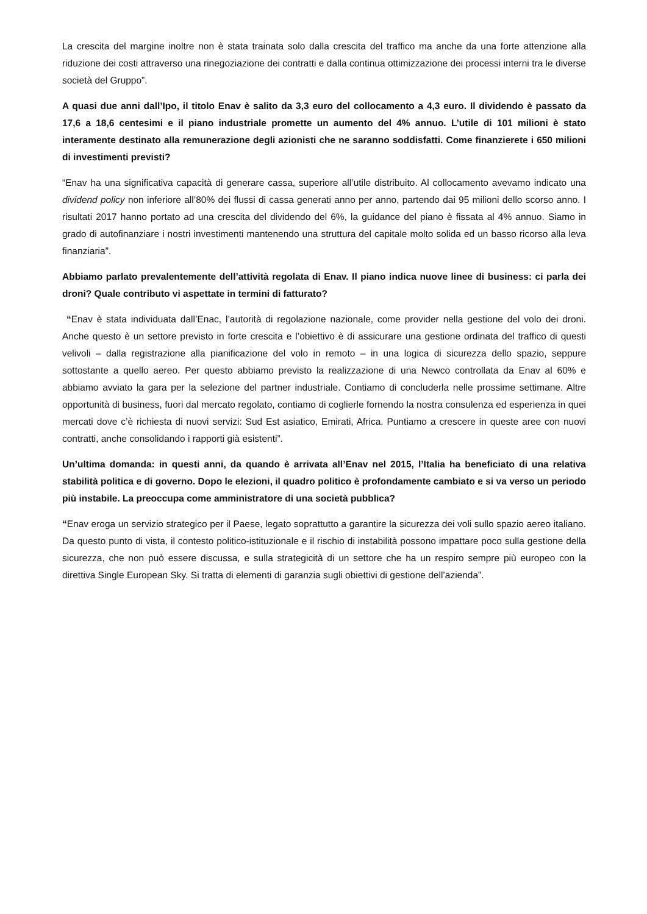La crescita del margine inoltre non è stata trainata solo dalla crescita del traffico ma anche da una forte attenzione alla riduzione dei costi attraverso una rinegoziazione dei contratti e dalla continua ottimizzazione dei processi interni tra le diverse società del Gruppo”.
A quasi due anni dall’Ipo, il titolo Enav è salito da 3,3 euro del collocamento a 4,3 euro. Il dividendo è passato da 17,6 a 18,6 centesimi e il piano industriale promette un aumento del 4% annuo. L’utile di 101 milioni è stato interamente destinato alla remunerazione degli azionisti che ne saranno soddisfatti. Come finanzierete i 650 milioni di investimenti previsti?
“Enav ha una significativa capacità di generare cassa, superiore all’utile distribuito. Al collocamento avevamo indicato una dividend policy non inferiore all’80% dei flussi di cassa generati anno per anno, partendo dai 95 milioni dello scorso anno. I risultati 2017 hanno portato ad una crescita del dividendo del 6%, la guidance del piano è fissata al 4% annuo. Siamo in grado di autofinanziare i nostri investimenti mantenendo una struttura del capitale molto solida ed un basso ricorso alla leva finanziaria”.
Abbiamo parlato prevalentemente dell’attività regolata di Enav. Il piano indica nuove linee di business: ci parla dei droni? Quale contributo vi aspettate in termini di fatturato?
“Enav è stata individuata dall’Enac, l’autorità di regolazione nazionale, come provider nella gestione del volo dei droni. Anche questo è un settore previsto in forte crescita e l’obiettivo è di assicurare una gestione ordinata del traffico di questi velivoli – dalla registrazione alla pianificazione del volo in remoto – in una logica di sicurezza dello spazio, seppure sottostante a quello aereo. Per questo abbiamo previsto la realizzazione di una Newco controllata da Enav al 60% e abbiamo avviato la gara per la selezione del partner industriale. Contiamo di concluderla nelle prossime settimane. Altre opportunità di business, fuori dal mercato regolato, contiamo di coglierle fornendo la nostra consulenza ed esperienza in quei mercati dove c’è richiesta di nuovi servizi: Sud Est asiatico, Emirati, Africa. Puntiamo a crescere in queste aree con nuovi contratti, anche consolidando i rapporti già esistenti”.
Un’ultima domanda: in questi anni, da quando è arrivata all’Enav nel 2015, l’Italia ha beneficiato di una relativa stabilità politica e di governo. Dopo le elezioni, il quadro politico è profondamente cambiato e si va verso un periodo più instabile. La preoccupa come amministratore di una società pubblica?
“Enav eroga un servizio strategico per il Paese, legato soprattutto a garantire la sicurezza dei voli sullo spazio aereo italiano. Da questo punto di vista, il contesto politico-istituzionale e il rischio di instabilità possono impattare poco sulla gestione della sicurezza, che non può essere discussa, e sulla strategicità di un settore che ha un respiro sempre più europeo con la direttiva Single European Sky. Si tratta di elementi di garanzia sugli obiettivi di gestione dell’azienda”.